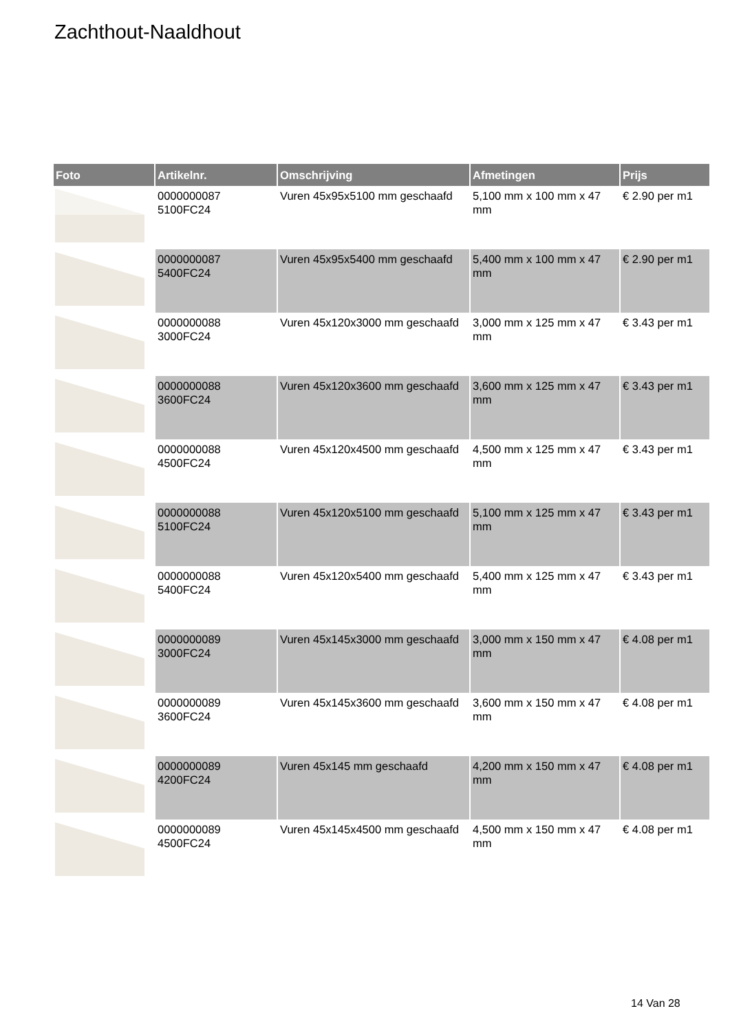Zachthout-Naaldhout
| Foto | Artikelnr. | Omschrijving | Afmetingen | Prijs |
| --- | --- | --- | --- | --- |
| | 0000000087 5100FC24 | Vuren 45x95x5100 mm geschaafd | 5,100 mm x 100 mm x 47 mm | € 2.90 per m1 |
| | 0000000087 5400FC24 | Vuren 45x95x5400 mm geschaafd | 5,400 mm x 100 mm x 47 mm | € 2.90 per m1 |
| | 0000000088 3000FC24 | Vuren 45x120x3000 mm geschaafd | 3,000 mm x 125 mm x 47 mm | € 3.43 per m1 |
| | 0000000088 3600FC24 | Vuren 45x120x3600 mm geschaafd | 3,600 mm x 125 mm x 47 mm | € 3.43 per m1 |
| | 0000000088 4500FC24 | Vuren 45x120x4500 mm geschaafd | 4,500 mm x 125 mm x 47 mm | € 3.43 per m1 |
| | 0000000088 5100FC24 | Vuren 45x120x5100 mm geschaafd | 5,100 mm x 125 mm x 47 mm | € 3.43 per m1 |
| | 0000000088 5400FC24 | Vuren 45x120x5400 mm geschaafd | 5,400 mm x 125 mm x 47 mm | € 3.43 per m1 |
| | 0000000089 3000FC24 | Vuren 45x145x3000 mm geschaafd | 3,000 mm x 150 mm x 47 mm | € 4.08 per m1 |
| | 0000000089 3600FC24 | Vuren 45x145x3600 mm geschaafd | 3,600 mm x 150 mm x 47 mm | € 4.08 per m1 |
| | 0000000089 4200FC24 | Vuren 45x145 mm geschaafd | 4,200 mm x 150 mm x 47 mm | € 4.08 per m1 |
| | 0000000089 4500FC24 | Vuren 45x145x4500 mm geschaafd | 4,500 mm x 150 mm x 47 mm | € 4.08 per m1 |
14 Van 28